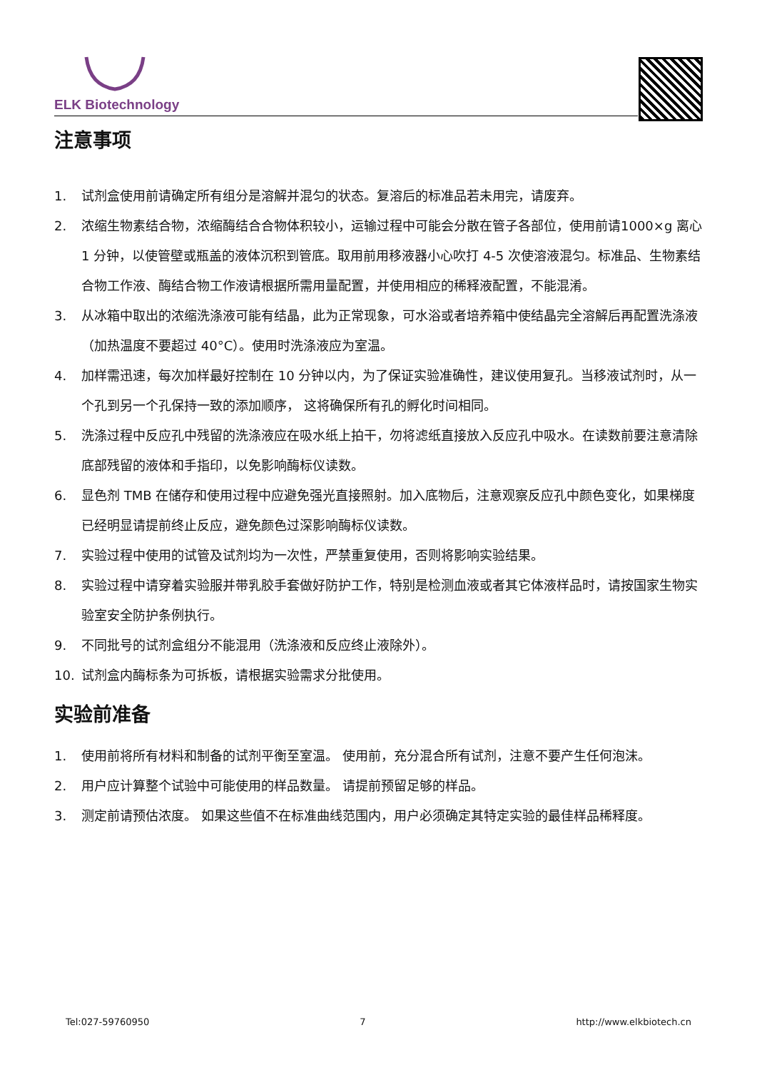ELK Biotechnology
注意事项
1. 试剂盒使用前请确定所有组分是溶解并混匀的状态。复溶后的标准品若未用完，请废弃。
2. 浓缩生物素结合物，浓缩酶结合合物体积较小，运输过程中可能会分散在管子各部位，使用前请1000×g 离心 1 分钟，以使管壁或瓶盖的液体沉积到管底。取用前用移液器小心吹打 4-5 次使溶液混匀。标准品、生物素结合物工作液、酶结合物工作液请根据所需用量配置，并使用相应的稀释液配置，不能混淆。
3. 从冰箱中取出的浓缩洗涤液可能有结晶，此为正常现象，可水浴或者培养箱中使结晶完全溶解后再配置洗涤液（加热温度不要超过 40°C）。使用时洗涤液应为室温。
4. 加样需迅速，每次加样最好控制在 10 分钟以内，为了保证实验准确性，建议使用复孔。当移液试剂时，从一个孔到另一个孔保持一致的添加顺序， 这将确保所有孔的孵化时间相同。
5. 洗涤过程中反应孔中残留的洗涤液应在吸水纸上拍干，勿将滤纸直接放入反应孔中吸水。在读数前要注意清除底部残留的液体和手指印，以免影响酶标仪读数。
6. 显色剂 TMB 在储存和使用过程中应避免强光直接照射。加入底物后，注意观察反应孔中颜色变化，如果梯度已经明显请提前终止反应，避免颜色过深影响酶标仪读数。
7. 实验过程中使用的试管及试剂均为一次性，严禁重复使用，否则将影响实验结果。
8. 实验过程中请穿着实验服并带乳胶手套做好防护工作，特别是检测血液或者其它体液样品时，请按国家生物实验室安全防护条例执行。
9. 不同批号的试剂盒组分不能混用（洗涤液和反应终止液除外）。
10. 试剂盒内酶标条为可拆板，请根据实验需求分批使用。
实验前准备
1. 使用前将所有材料和制备的试剂平衡至室温。 使用前，充分混合所有试剂，注意不要产生任何泡沫。
2. 用户应计算整个试验中可能使用的样品数量。 请提前预留足够的样品。
3. 测定前请预估浓度。 如果这些值不在标准曲线范围内，用户必须确定其特定实验的最佳样品稀释度。
Tel:027-59760950 7 http://www.elkbiotech.cn